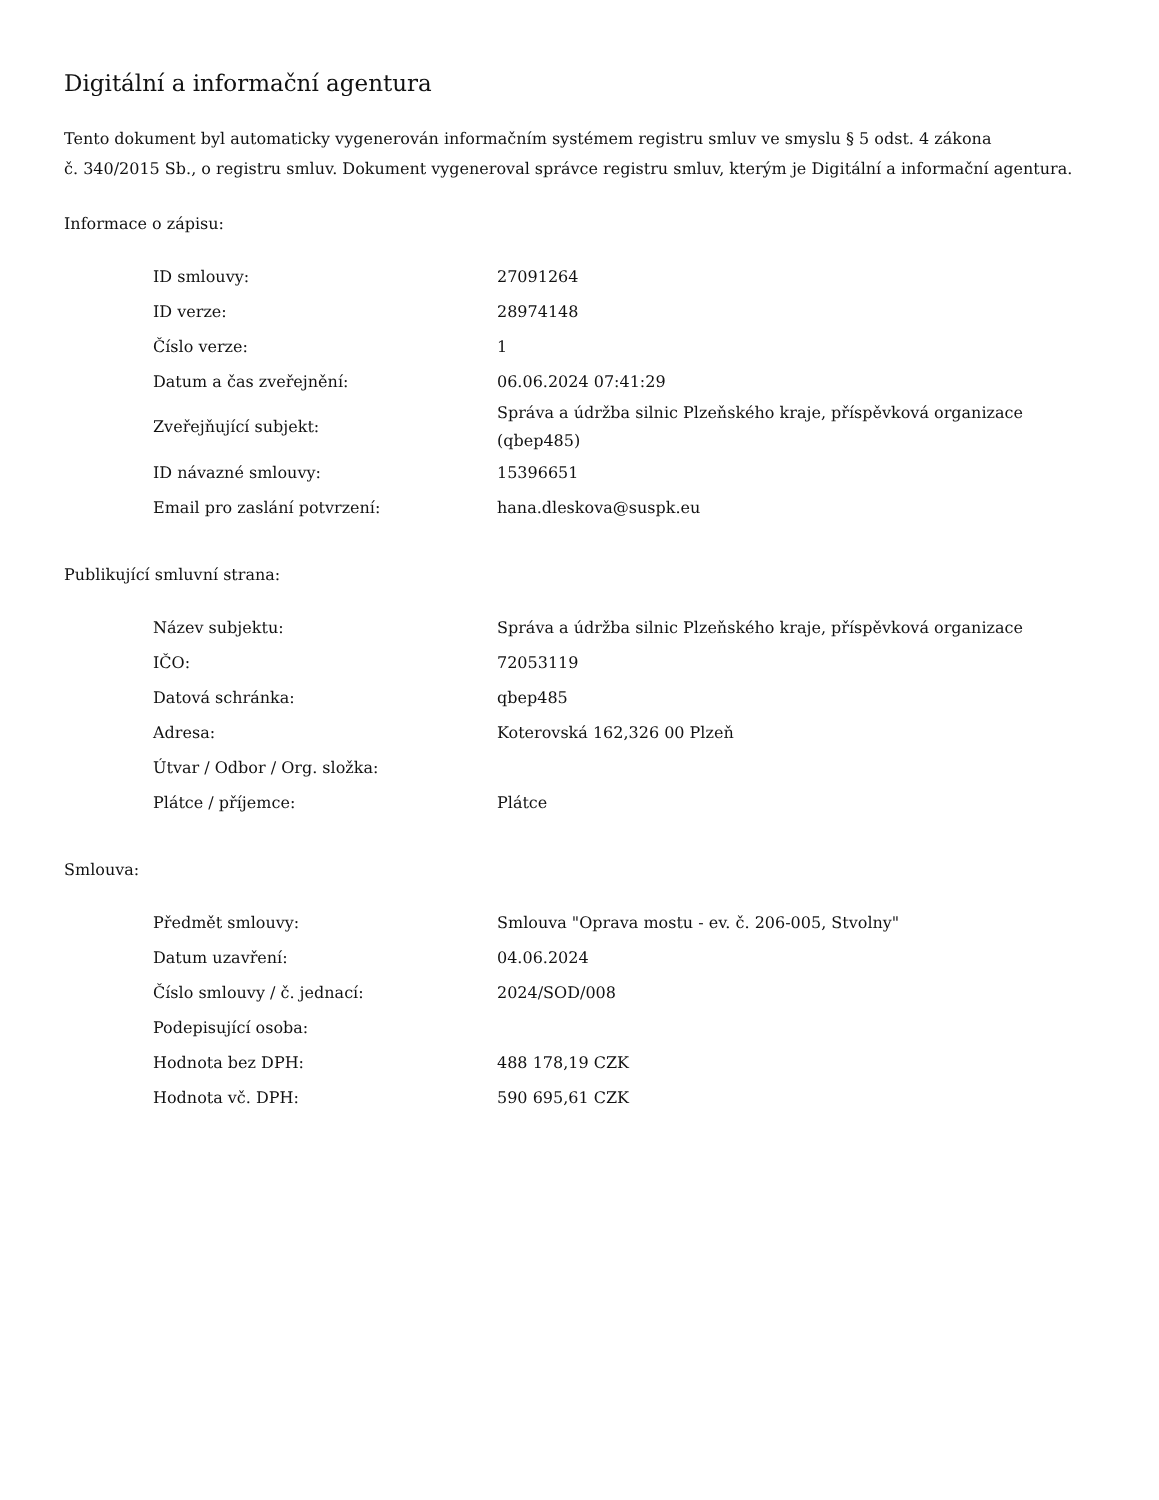Digitální a informační agentura
Tento dokument byl automaticky vygenerován informačním systémem registru smluv ve smyslu § 5 odst. 4 zákona
č. 340/2015 Sb., o registru smluv. Dokument vygeneroval správce registru smluv, kterým je Digitální a informační agentura.
Informace o zápisu:
| ID smlouvy: | 27091264 |
| ID verze: | 28974148 |
| Číslo verze: | 1 |
| Datum a čas zveřejnění: | 06.06.2024 07:41:29 |
| Zveřejňující subjekt: | Správa a údržba silnic Plzeňského kraje, příspěvková organizace (qbep485) |
| ID návazné smlouvy: | 15396651 |
| Email pro zaslání potvrzení: | hana.dleskova@suspk.eu |
Publikující smluvní strana:
| Název subjektu: | Správa a údržba silnic Plzeňského kraje, příspěvková organizace |
| IČO: | 72053119 |
| Datová schránka: | qbep485 |
| Adresa: | Koterovská 162,326 00 Plzeň |
| Útvar / Odbor / Org. složka: | |
| Plátce / příjemce: | Plátce |
Smlouva:
| Předmět smlouvy: | Smlouva "Oprava mostu - ev. č. 206-005, Stvolny" |
| Datum uzavření: | 04.06.2024 |
| Číslo smlouvy / č. jednací: | 2024/SOD/008 |
| Podepisující osoba: | |
| Hodnota bez DPH: | 488 178,19 CZK |
| Hodnota vč. DPH: | 590 695,61 CZK |